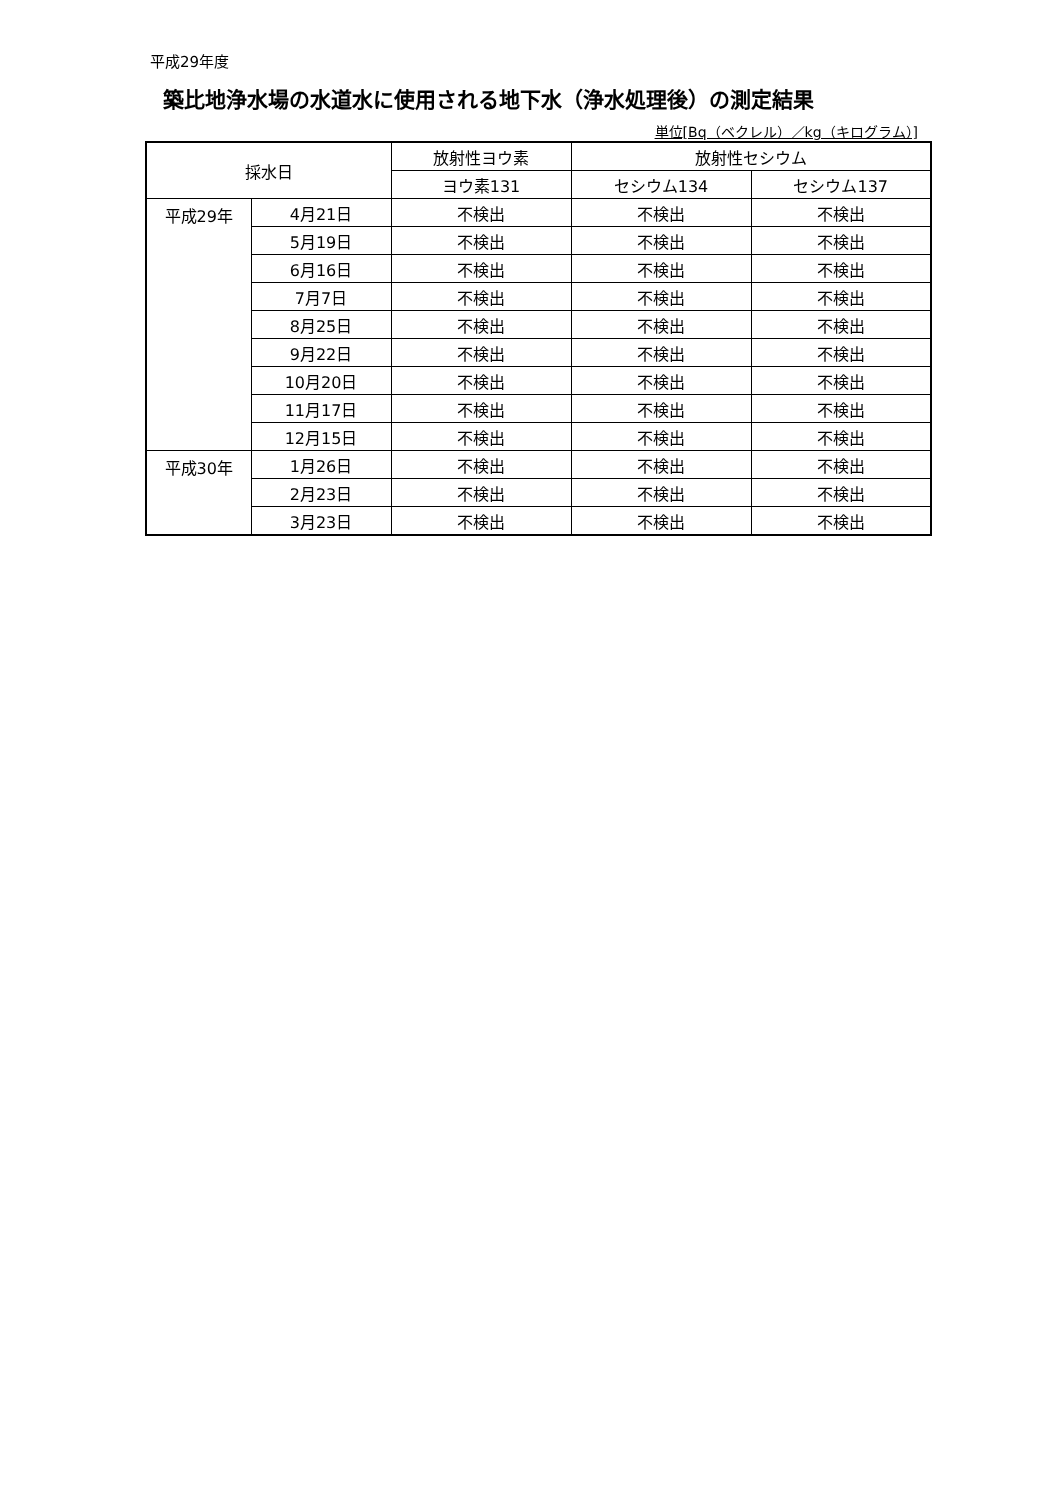平成29年度
築比地浄水場の水道水に使用される地下水（浄水処理後）の測定結果
単位[Bq（ベクレル）／kg（キログラム）]
| 採水日 | | 放射性ヨウ素 | 放射性セシウム | |
| --- | --- | --- | --- | --- |
| | | ヨウ素131 | セシウム134 | セシウム137 |
| 平成29年 | 4月21日 | 不検出 | 不検出 | 不検出 |
| | 5月19日 | 不検出 | 不検出 | 不検出 |
| | 6月16日 | 不検出 | 不検出 | 不検出 |
| | 7月7日 | 不検出 | 不検出 | 不検出 |
| | 8月25日 | 不検出 | 不検出 | 不検出 |
| | 9月22日 | 不検出 | 不検出 | 不検出 |
| | 10月20日 | 不検出 | 不検出 | 不検出 |
| | 11月17日 | 不検出 | 不検出 | 不検出 |
| | 12月15日 | 不検出 | 不検出 | 不検出 |
| 平成30年 | 1月26日 | 不検出 | 不検出 | 不検出 |
| | 2月23日 | 不検出 | 不検出 | 不検出 |
| | 3月23日 | 不検出 | 不検出 | 不検出 |